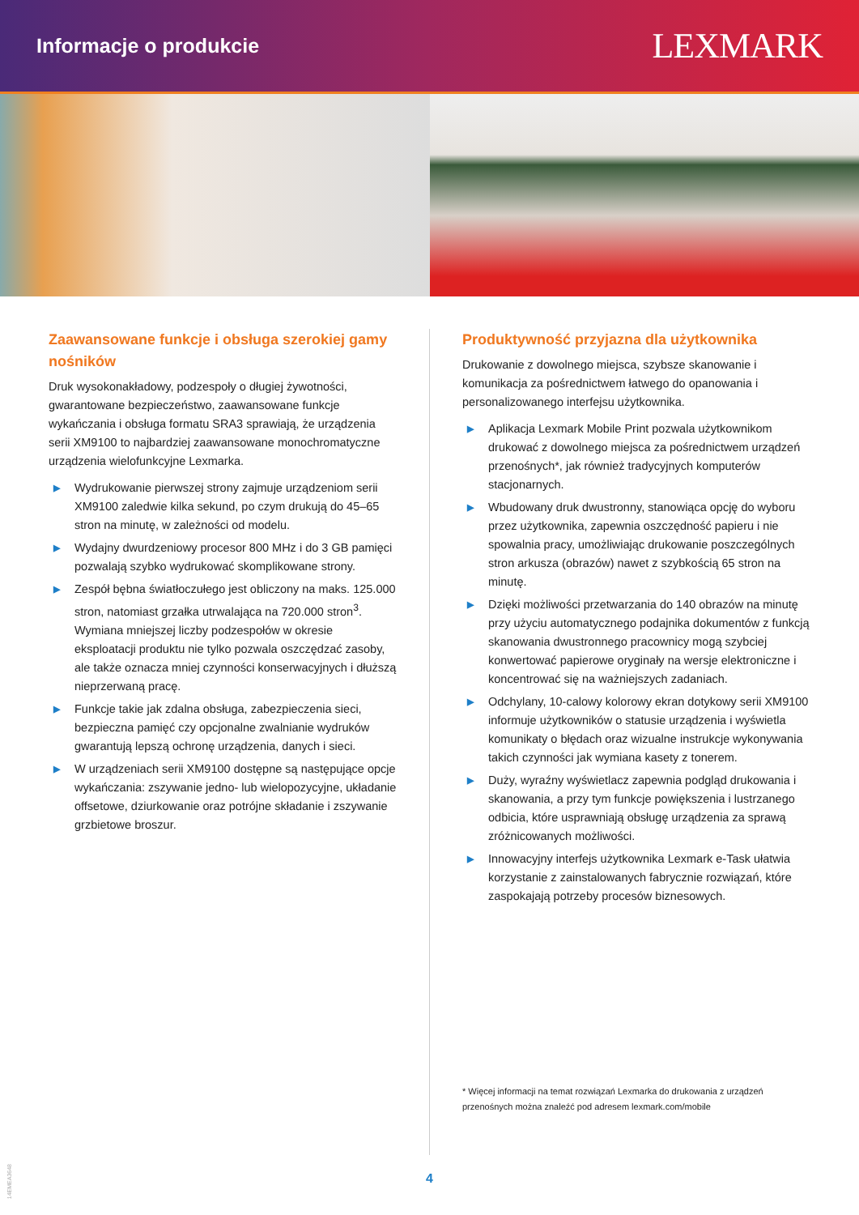Informacje o produkcie
LEXMARK
Zaawansowane funkcje i obsługa szerokiej gamy nośników
Druk wysokonakładowy, podzespoły o długiej żywotności, gwarantowane bezpieczeństwo, zaawansowane funkcje wykańczania i obsługa formatu SRA3 sprawiają, że urządzenia serii XM9100 to najbardziej zaawansowane monochromatyczne urządzenia wielofunkcyjne Lexmarka.
▶ Wydrukowanie pierwszej strony zajmuje urządzeniom serii XM9100 zaledwie kilka sekund, po czym drukują do 45–65 stron na minutę, w zależności od modelu.
▶ Wydajny dwurdzeniowy procesor 800 MHz i do 3 GB pamięci pozwalają szybko wydrukować skomplikowane strony.
▶ Zespół bębna światłoczułego jest obliczony na maks. 125.000 stron, natomiast grzałka utrwalająca na 720.000 stron<sup>3</sup>. Wymiana mniejszej liczby podzespołów w okresie eksploatacji produktu nie tylko pozwala oszczędzać zasoby, ale także oznacza mniej czynności konserwacyjnych i dłuższą nieprzerwaną pracę.
▶ Funkcje takie jak zdalna obsługa, zabezpieczenia sieci, bezpieczna pamięć czy opcjonalne zwalnianie wydruków gwarantują lepszą ochronę urządzenia, danych i sieci.
▶ W urządzeniach serii XM9100 dostępne są następujące opcje wykańczania: zszywanie jedno- lub wielopozycyjne, układanie offsetowe, dziurkowanie oraz potrójne składanie i zszywanie grzbietowe broszur.
Produktywność przyjazna dla użytkownika
Drukowanie z dowolnego miejsca, szybsze skanowanie i komunikacja za pośrednictwem łatwego do opanowania i personalizowanego interfejsu użytkownika.
▶ Aplikacja Lexmark Mobile Print pozwala użytkownikom drukować z dowolnego miejsca za pośrednictwem urządzeń przenośnych*, jak również tradycyjnych komputerów stacjonarnych.
▶ Wbudowany druk dwustronny, stanowiąca opcję do wyboru przez użytkownika, zapewnia oszczędność papieru i nie spowalnia pracy, umożliwiając drukowanie poszczególnych stron arkusza (obrazów) nawet z szybkością 65 stron na minutę.
▶ Dzięki możliwości przetwarzania do 140 obrazów na minutę przy użyciu automatycznego podajnika dokumentów z funkcją skanowania dwustronnego pracownicy mogą szybciej konwertować papierowe oryginały na wersje elektroniczne i koncentrować się na ważniejszych zadaniach.
▶ Odchylany, 10-calowy kolorowy ekran dotykowy serii XM9100 informuje użytkowników o statusie urządzenia i wyświetla komunikaty o błędach oraz wizualne instrukcje wykonywania takich czynności jak wymiana kasety z tonerem.
▶ Duży, wyraźny wyświetlacz zapewnia podgląd drukowania i skanowania, a przy tym funkcje powiększenia i lustrzanego odbicia, które usprawniają obsługę urządzenia za sprawą zróżnicowanych możliwości.
▶ Innowacyjny interfejs użytkownika Lexmark e-Task ułatwia korzystanie z zainstalowanych fabrycznie rozwiązań, które zaspokajają potrzeby procesów biznesowych.
* Więcej informacji na temat rozwiązań Lexmarka do drukowania z urządzeń przenośnych można znaleźć pod adresem lexmark.com/mobile
4
14EMEA3648